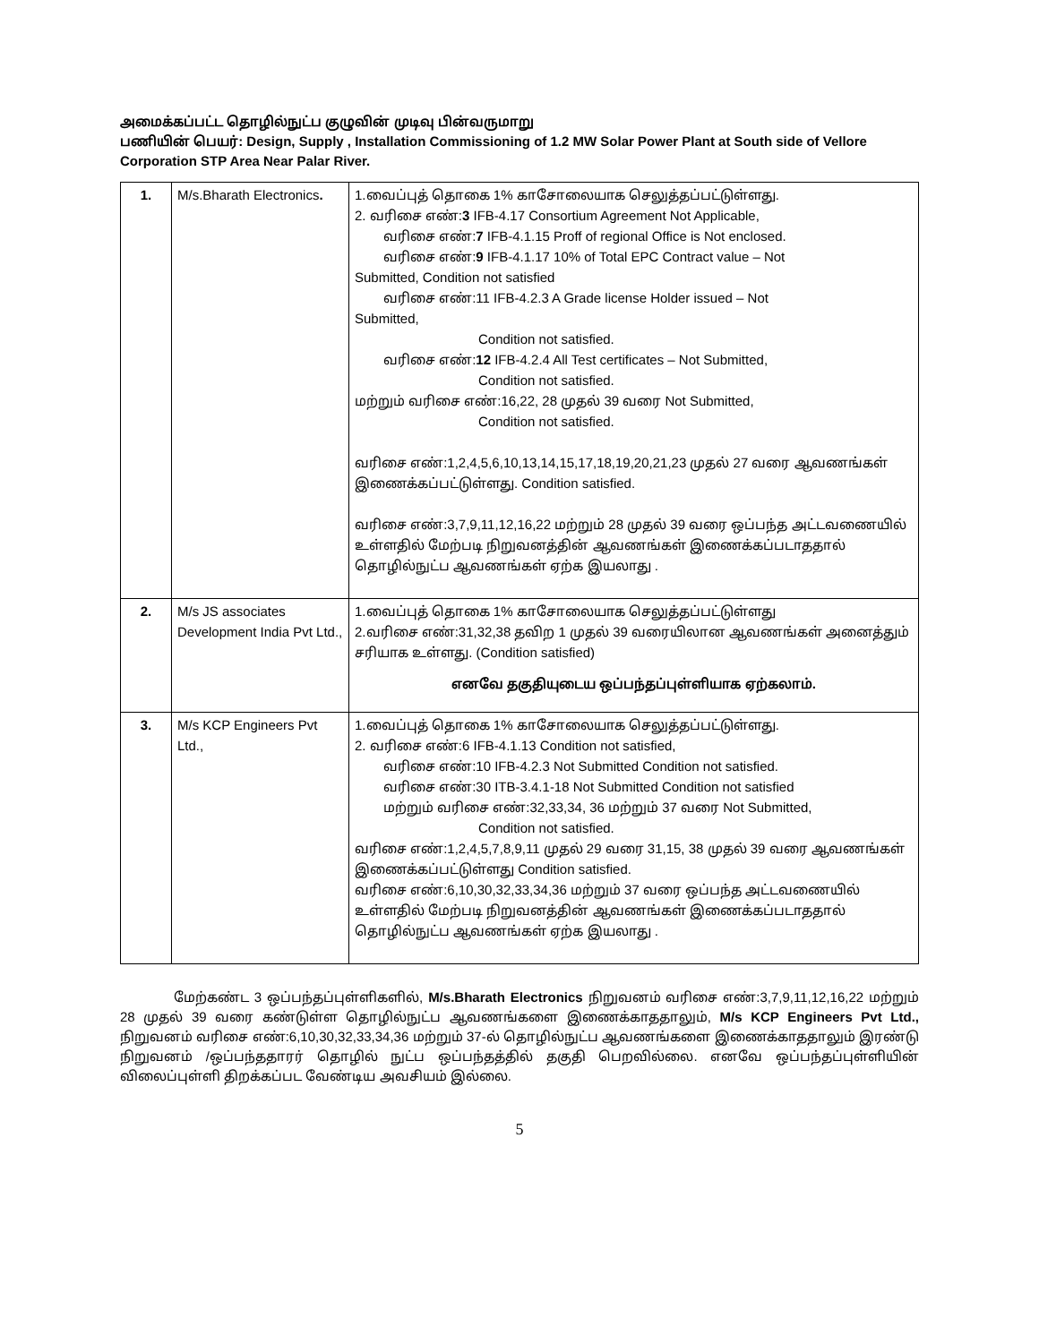அமைக்கப்பட்ட தொழில்நுட்ப குழுவின் முடிவு பின்வருமாறு
பணியின் பெயர்: Design, Supply , Installation Commissioning of 1.2 MW Solar Power Plant at South side of Vellore Corporation STP Area Near Palar River.
| 1. | M/s.Bharath Electronics . | 1.வைப்புத் தொகை 1% காசோலையாக செலுத்தப்பட்டுள்ளது. 2. வரிசை எண்: 3 IFB-4.17 Consortium Agreement Not Applicable, வரிசை எண்: 7 IFB-4.1.15 Proff of regional Office is Not enclosed. வரிசை எண்: 9 IFB-4.1.17 10% of Total EPC Contract value – Not Submitted, Condition not satisfied வரிசை எண்:11 IFB-4.2.3 A Grade license Holder issued – Not Submitted, Condition not satisfied. வரிசை எண்: 12 IFB-4.2.4 All Test certificates – Not Submitted, Condition not satisfied. மற்றும் வரிசை எண்:16,22, 28 முதல் 39 வரை Not Submitted, Condition not satisfied. வரிசை எண்:1,2,4,5,6,10,13,14,15,17,18,19,20,21,23 முதல் 27 வரை ஆவணங்கள் இணைக்கப்பட்டுள்ளது. Condition satisfied. வரிசை எண்:3,7,9,11,12,16,22 மற்றும் 28 முதல் 39 வரை ஒப்பந்த அட்டவணையில் உள்ளதில் மேற்படி நிறுவனத்தின் ஆவணங்கள் இணைக்கப்படாததால் தொழில்நுட்ப ஆவணங்கள் ஏற்க இயலாது . |
| 2. | M/s JS associates Development India Pvt Ltd., | 1.வைப்புத் தொகை 1% காசோலையாக செலுத்தப்பட்டுள்ளது 2.வரிசை எண்:31,32,38 தவிற 1 முதல் 39 வரையிலான ஆவணங்கள் அனைத்தும் சரியாக உள்ளது. (Condition satisfied) எனவே தகுதியுடைய ஒப்பந்தப்புள்ளியாக ஏற்கலாம். |
| 3. | M/s KCP Engineers Pvt Ltd., | 1.வைப்புத் தொகை 1% காசோலையாக செலுத்தப்பட்டுள்ளது. 2. வரிசை எண்:6 IFB-4.1.13 Condition not satisfied, வரிசை எண்:10 IFB-4.2.3 Not Submitted Condition not satisfied. வரிசை எண்:30 ITB-3.4.1-18 Not Submitted Condition not satisfied மற்றும் வரிசை எண்:32,33,34, 36 மற்றும் 37 வரை Not Submitted, Condition not satisfied. வரிசை எண்:1,2,4,5,7,8,9,11 முதல் 29 வரை 31,15, 38 முதல் 39 வரை ஆவணங்கள் இணைக்கப்பட்டுள்ளது Condition satisfied. வரிசை எண்:6,10,30,32,33,34,36 மற்றும் 37 வரை ஒப்பந்த அட்டவணையில் உள்ளதில் மேற்படி நிறுவனத்தின் ஆவணங்கள் இணைக்கப்படாததால் தொழில்நுட்ப ஆவணங்கள் ஏற்க இயலாது . |
மேற்கண்ட 3 ஒப்பந்தப்புள்ளிகளில், M/s.Bharath Electronics நிறுவனம் வரிசை எண்:3,7,9,11,12,16,22 மற்றும் 28 முதல் 39 வரை கண்டுள்ள தொழில்நுட்ப ஆவணங்களை இணைக்காததாலும், M/s KCP Engineers Pvt Ltd., நிறுவனம் வரிசை எண்:6,10,30,32,33,34,36 மற்றும் 37-ல் தொழில்நுட்ப ஆவணங்களை இணைக்காததாலும் இரண்டு நிறுவனம் /ஒப்பந்ததாரர் தொழில் நுட்ப ஒப்பந்தத்தில் தகுதி பெறவில்லை. எனவே ஒப்பந்தப்புள்ளியின் விலைப்புள்ளி திறக்கப்பட வேண்டிய அவசியம் இல்லை.
5